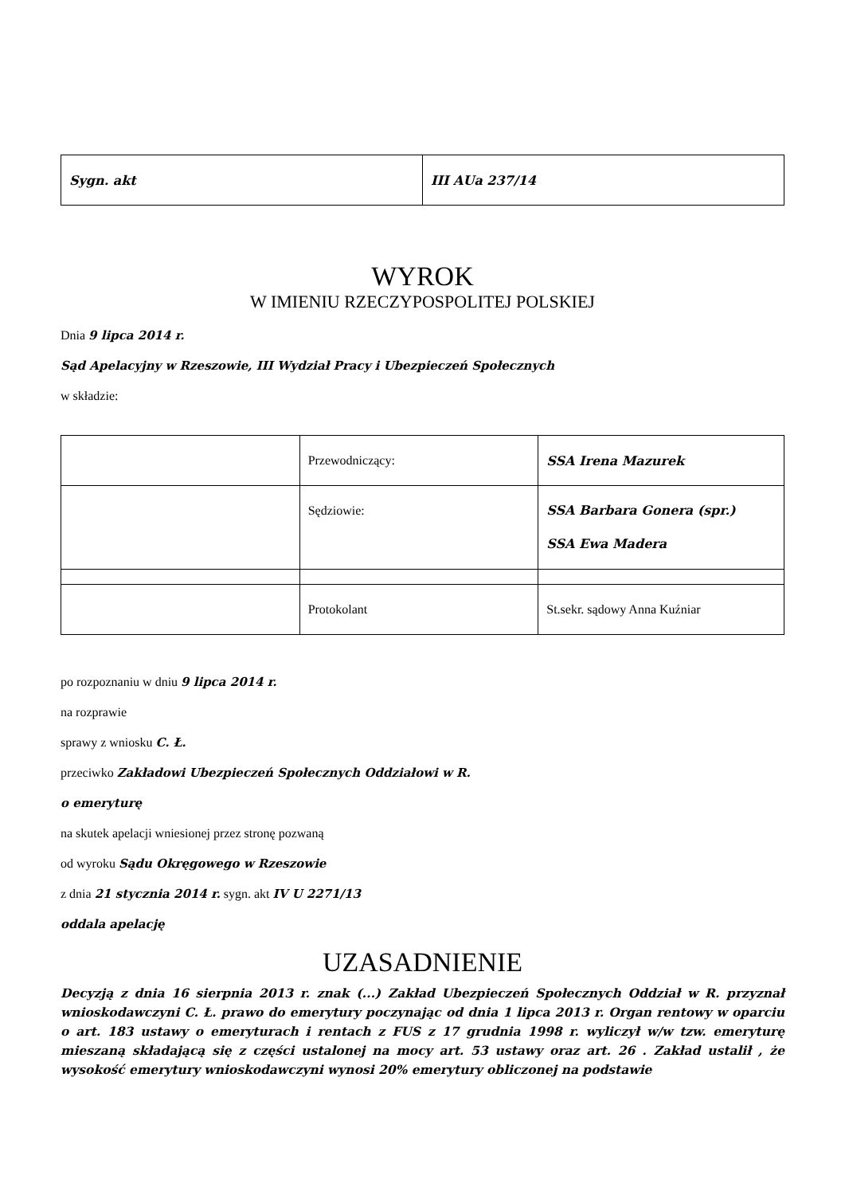| Sygn. akt | III AUa 237/14 |
WYROK
W IMIENIU RZECZYPOSPOLITEJ POLSKIEJ
Dnia 9 lipca 2014 r.
Sąd Apelacyjny w Rzeszowie, III Wydział Pracy i Ubezpieczeń Społecznych
w składzie:
| | Przewodniczący: | SSA Irena Mazurek |
| | Sędziowie: | SSA Barbara Gonera (spr.) SSA Ewa Madera |
| | Protokolant | St.sekr. sądowy Anna Kuźniar |
po rozpoznaniu w dniu 9 lipca 2014 r.
na rozprawie
sprawy z wniosku C. Ł.
przeciwko Zakładowi Ubezpieczeń Społecznych Oddziałowi w R.
o emeryturę
na skutek apelacji wniesionej przez stronę pozwaną
od wyroku Sądu Okręgowego w Rzeszowie
z dnia 21 stycznia 2014 r. sygn. akt IV U 2271/13
oddala apelację
UZASADNIENIE
Decyzją z dnia 16 sierpnia 2013 r. znak (...) Zakład Ubezpieczeń Społecznych Oddział w R. przyznał wnioskodawczyni C. Ł. prawo do emerytury poczynając od dnia 1 lipca 2013 r. Organ rentowy w oparciu o art. 183 ustawy o emeryturach i rentach z FUS z 17 grudnia 1998 r. wyliczył w/w tzw. emeryturę mieszaną składającą się z części ustalonej na mocy art. 53 ustawy oraz art. 26 . Zakład ustalił , że wysokość emerytury wnioskodawczyni wynosi 20% emerytury obliczonej na podstawie